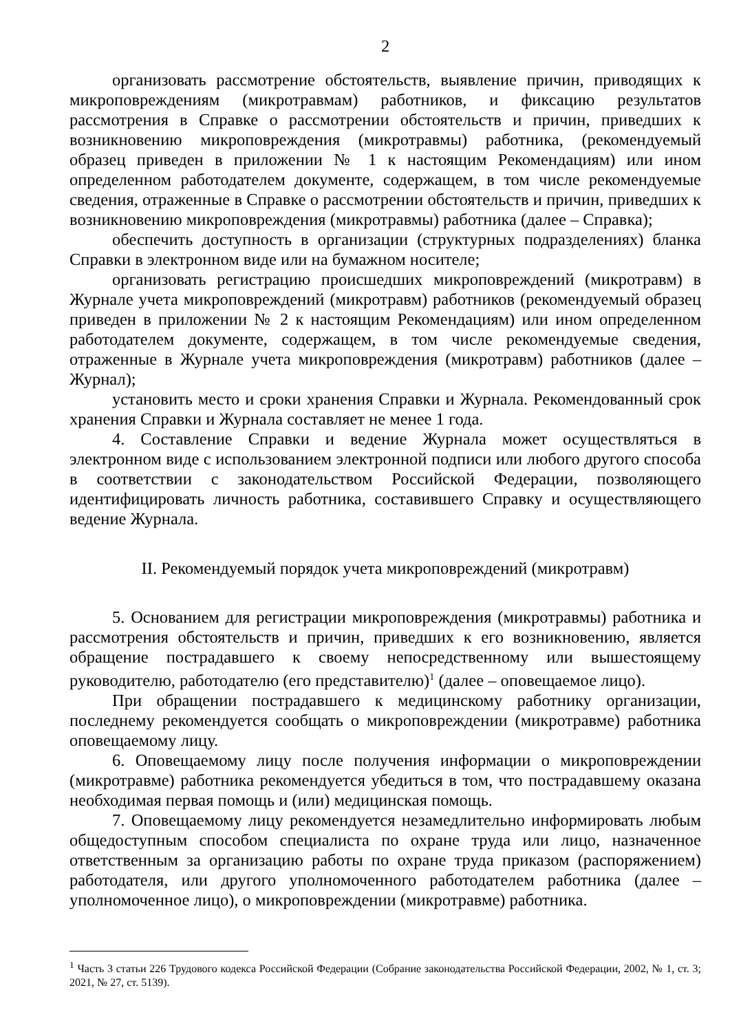2
организовать рассмотрение обстоятельств, выявление причин, приводящих к микроповреждениям (микротравмам) работников, и фиксацию результатов рассмотрения в Справке о рассмотрении обстоятельств и причин, приведших к возникновению микроповреждения (микротравмы) работника, (рекомендуемый образец приведен в приложении № 1 к настоящим Рекомендациям) или ином определенном работодателем документе, содержащем, в том числе рекомендуемые сведения, отраженные в Справке о рассмотрении обстоятельств и причин, приведших к возникновению микроповреждения (микротравмы) работника (далее – Справка);
обеспечить доступность в организации (структурных подразделениях) бланка Справки в электронном виде или на бумажном носителе;
организовать регистрацию происшедших микроповреждений (микротравм) в Журнале учета микроповреждений (микротравм) работников (рекомендуемый образец приведен в приложении № 2 к настоящим Рекомендациям) или ином определенном работодателем документе, содержащем, в том числе рекомендуемые сведения, отраженные в Журнале учета микроповреждения (микротравм) работников (далее – Журнал);
установить место и сроки хранения Справки и Журнала. Рекомендованный срок хранения Справки и Журнала составляет не менее 1 года.
4. Составление Справки и ведение Журнала может осуществляться в электронном виде с использованием электронной подписи или любого другого способа в соответствии с законодательством Российской Федерации, позволяющего идентифицировать личность работника, составившего Справку и осуществляющего ведение Журнала.
II. Рекомендуемый порядок учета микроповреждений (микротравм)
5. Основанием для регистрации микроповреждения (микротравмы) работника и рассмотрения обстоятельств и причин, приведших к его возникновению, является обращение пострадавшего к своему непосредственному или вышестоящему руководителю, работодателю (его представителю)<sup>1</sup> (далее – оповещаемое лицо).
При обращении пострадавшего к медицинскому работнику организации, последнему рекомендуется сообщать о микроповреждении (микротравме) работника оповещаемому лицу.
6. Оповещаемому лицу после получения информации о микроповреждении (микротравме) работника рекомендуется убедиться в том, что пострадавшему оказана необходимая первая помощь и (или) медицинская помощь.
7. Оповещаемому лицу рекомендуется незамедлительно информировать любым общедоступным способом специалиста по охране труда или лицо, назначенное ответственным за организацию работы по охране труда приказом (распоряжением) работодателя, или другого уполномоченного работодателем работника (далее – уполномоченное лицо), о микроповреждении (микротравме) работника.
<sup>1</sup> Часть 3 статьи 226 Трудового кодекса Российской Федерации (Собрание законодательства Российской Федерации, 2002, № 1, ст. 3; 2021, № 27, ст. 5139).